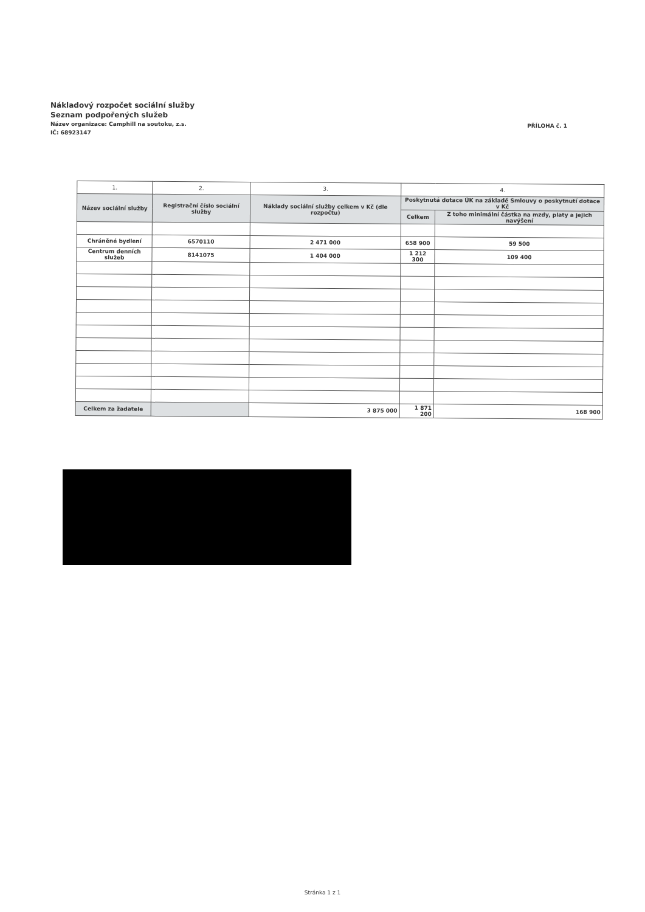Nákladový rozpočet sociální služby
Seznam podpořených služeb
Název organizace: Camphill na soutoku, z.s.
IČ: 68923147
PŘÍLOHA č. 1
| 1. | 2. | 3. | 4. | |
| --- | --- | --- | --- | --- |
| Název sociální služby | Registrační číslo sociální služby | Náklady sociální služby celkem v Kč (dle rozpočtu) | Poskytnutá dotace ÚK na základě Smlouvy o poskytnutí dotace v Kč | |
| | | | Celkem | Z toho minimální částka na mzdy, platy a jejich navýšení |
| Chráněné bydlení | 6570110 | 2 471 000 | 658 900 | 59 500 |
| Centrum denních služeb | 8141075 | 1 404 000 | 1 212 300 | 109 400 |
| Celkem za žadatele | | 3 875 000 | 1 871 200 | 168 900 |
Stránka 1 z 1